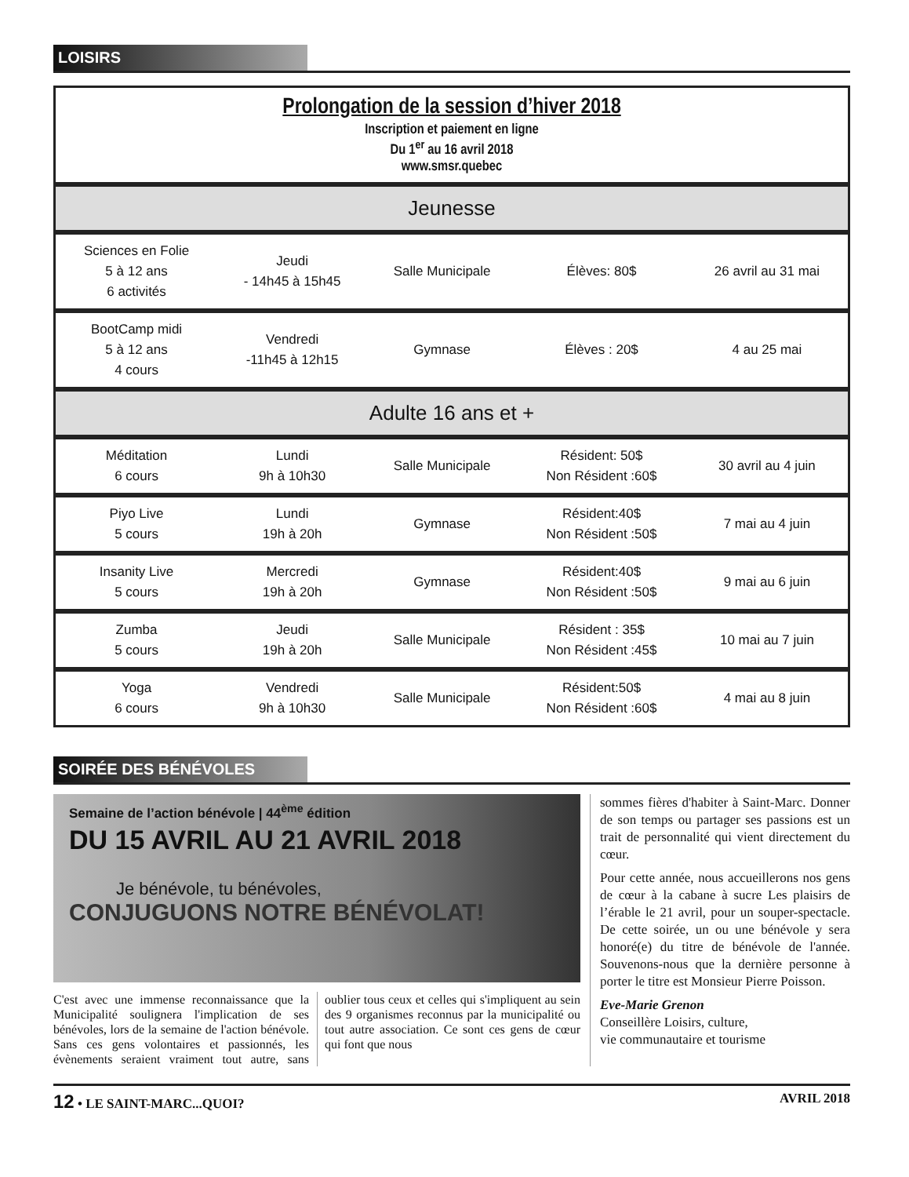LOISIRS
Prolongation de la session d’hiver 2018
Inscription et paiement en ligne
Du 1<sup>er</sup> au 16 avril 2018
www.smsr.quebec
| Jeunesse | | | | |
| --- | --- | --- | --- | --- |
| Sciences en Folie 5 à 12 ans 6 activités | Jeudi - 14h45 à 15h45 | Salle Municipale | Élèves: 80$ | 26 avril au 31 mai |
| BootCamp midi 5 à 12 ans 4 cours | Vendredi -11h45 à 12h15 | Gymnase | Élèves : 20$ | 4 au 25 mai |
| Adulte 16 ans et + | | | | |
| Méditation 6 cours | Lundi 9h à 10h30 | Salle Municipale | Résident: 50$ Non Résident :60$ | 30 avril au 4 juin |
| Piyo Live 5 cours | Lundi 19h à 20h | Gymnase | Résident:40$ Non Résident :50$ | 7 mai au 4 juin |
| Insanity Live 5 cours | Mercredi 19h à 20h | Gymnase | Résident:40$ Non Résident :50$ | 9 mai au 6 juin |
| Zumba 5 cours | Jeudi 19h à 20h | Salle Municipale | Résident : 35$ Non Résident :45$ | 10 mai au 7 juin |
| Yoga 6 cours | Vendredi 9h à 10h30 | Salle Municipale | Résident:50$ Non Résident :60$ | 4 mai au 8 juin |
SOIRÉE DES BÉNÉVOLES
Semaine de l’action bénévole | 44<sup>ème</sup> édition
DU 15 AVRIL AU 21 AVRIL 2018
Je bénévole, tu bénévoles,
CONJUGUONS NOTRE BÉNÉVOLAT!
C'est avec une immense reconnaissance que la Municipalité soulignera l'implication de ses bénévoles, lors de la semaine de l'action bénévole. Sans ces gens volontaires et passionnés, les évènements seraient vraiment tout autre, sans oublier tous ceux et celles qui s'impliquent au sein des 9 organismes reconnus par la municipalité ou tout autre association. Ce sont ces gens de cœur qui font que nous
sommes fières d'habiter à Saint-Marc. Donner de son temps ou partager ses passions est un trait de personnalité qui vient directement du cœur.
Pour cette année, nous accueillerons nos gens de cœur à la cabane à sucre Les plaisirs de l’érable le 21 avril, pour un souper-spectacle. De cette soirée, un ou une bénévole y sera honoré(e) du titre de bénévole de l'année. Souvenons-nous que la dernière personne à porter le titre est Monsieur Pierre Poisson.
Eve-Marie Grenon
Conseillère Loisirs, culture,
vie communautaire et tourisme
12 • LE SAINT-MARC...QUOI? AVRIL 2018